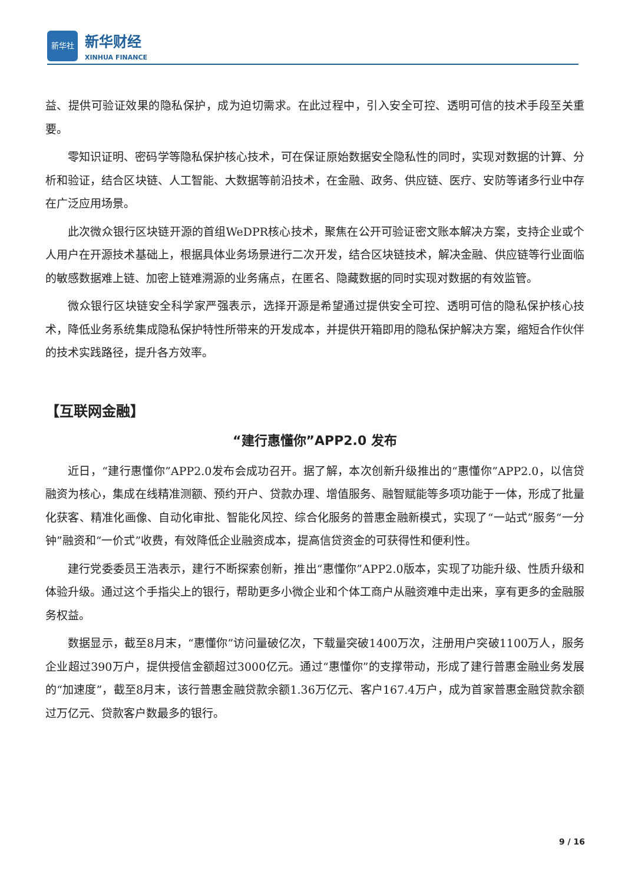新华社
新华财经
XINHUA FINANCE
益、提供可验证效果的隐私保护，成为迫切需求。在此过程中，引入安全可控、透明可信的技术手段至关重要。
零知识证明、密码学等隐私保护核心技术，可在保证原始数据安全隐私性的同时，实现对数据的计算、分析和验证，结合区块链、人工智能、大数据等前沿技术，在金融、政务、供应链、医疗、安防等诸多行业中存在广泛应用场景。
此次微众银行区块链开源的首组WeDPR核心技术，聚焦在公开可验证密文账本解决方案，支持企业或个人用户在开源技术基础上，根据具体业务场景进行二次开发，结合区块链技术，解决金融、供应链等行业面临的敏感数据难上链、加密上链难溯源的业务痛点，在匿名、隐藏数据的同时实现对数据的有效监管。
微众银行区块链安全科学家严强表示，选择开源是希望通过提供安全可控、透明可信的隐私保护核心技术，降低业务系统集成隐私保护特性所带来的开发成本，并提供开箱即用的隐私保护解决方案，缩短合作伙伴的技术实践路径，提升各方效率。
【互联网金融】
“建行惠懂你”APP2.0 发布
近日，“建行惠懂你”APP2.0发布会成功召开。据了解，本次创新升级推出的“惠懂你”APP2.0，以信贷融资为核心，集成在线精准测额、预约开户、贷款办理、增值服务、融智赋能等多项功能于一体，形成了批量化获客、精准化画像、自动化审批、智能化风控、综合化服务的普惠金融新模式，实现了“一站式”服务“一分钟”融资和“一价式”收费，有效降低企业融资成本，提高信贷资金的可获得性和便利性。
建行党委委员王浩表示，建行不断探索创新，推出“惠懂你”APP2.0版本，实现了功能升级、性质升级和体验升级。通过这个手指尖上的银行，帮助更多小微企业和个体工商户从融资难中走出来，享有更多的金融服务权益。
数据显示，截至8月末，“惠懂你”访问量破亿次，下载量突破1400万次，注册用户突破1100万人，服务企业超过390万户，提供授信金额超过3000亿元。通过“惠懂你”的支撑带动，形成了建行普惠金融业务发展的“加速度”，截至8月末，该行普惠金融贷款余额1.36万亿元、客户167.4万户，成为首家普惠金融贷款余额过万亿元、贷款客户数最多的银行。
9 / 16